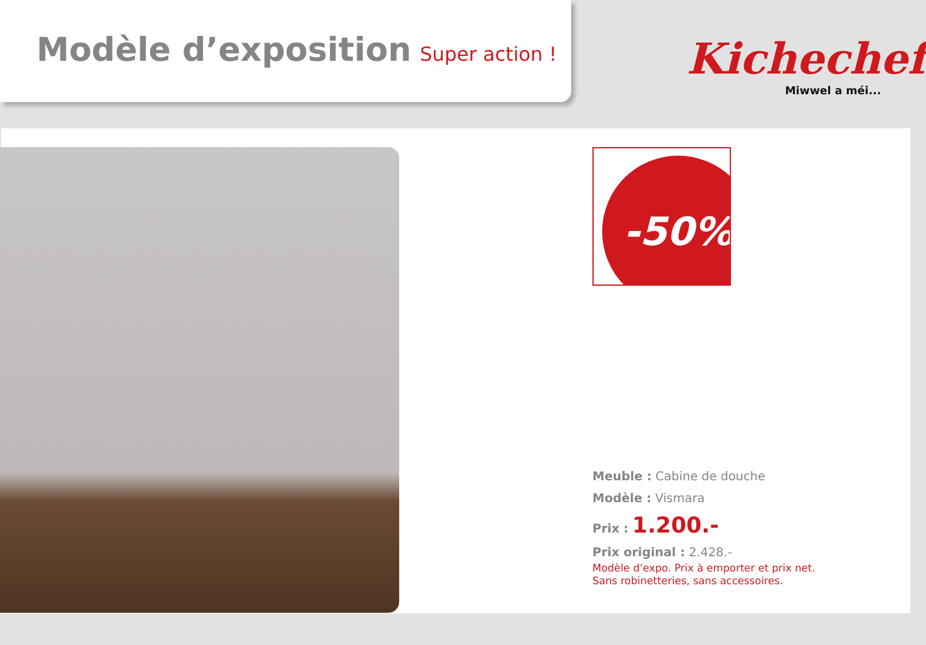Modèle d’exposition Super action !
Kichechef
Miwwel a méi...
-50%
Meuble : Cabine de douche
Modèle : Vismara
Prix : 1.200.-
Prix original : 2.428.-
Modèle d’expo. Prix à emporter et prix net.
Sans robinetteries, sans accessoires.